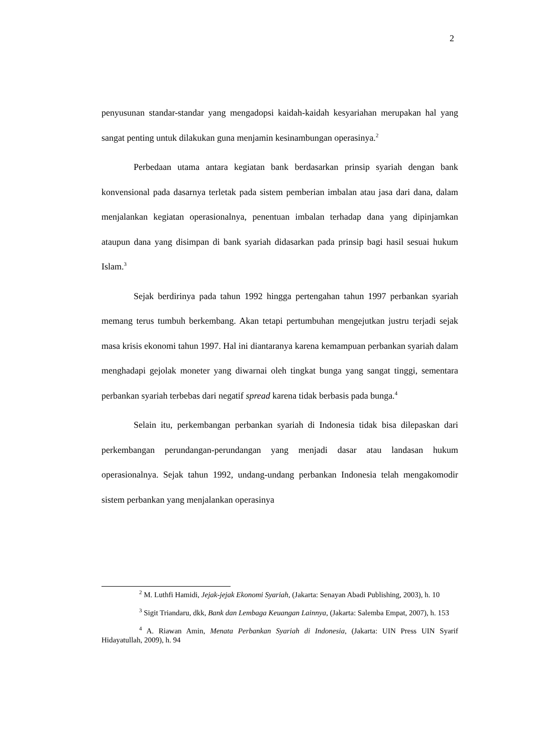2
penyusunan standar-standar yang mengadopsi kaidah-kaidah kesyariahan merupakan hal yang sangat penting untuk dilakukan guna menjamin kesinambungan operasinya.<sup>2</sup>
Perbedaan utama antara kegiatan bank berdasarkan prinsip syariah dengan bank konvensional pada dasarnya terletak pada sistem pemberian imbalan atau jasa dari dana, dalam menjalankan kegiatan operasionalnya, penentuan imbalan terhadap dana yang dipinjamkan ataupun dana yang disimpan di bank syariah didasarkan pada prinsip bagi hasil sesuai hukum Islam.<sup>3</sup>
Sejak berdirinya pada tahun 1992 hingga pertengahan tahun 1997 perbankan syariah memang terus tumbuh berkembang. Akan tetapi pertumbuhan mengejutkan justru terjadi sejak masa krisis ekonomi tahun 1997. Hal ini diantaranya karena kemampuan perbankan syariah dalam menghadapi gejolak moneter yang diwarnai oleh tingkat bunga yang sangat tinggi, sementara perbankan syariah terbebas dari negatif spread karena tidak berbasis pada bunga.<sup>4</sup>
Selain itu, perkembangan perbankan syariah di Indonesia tidak bisa dilepaskan dari perkembangan perundangan-perundangan yang menjadi dasar atau landasan hukum operasionalnya. Sejak tahun 1992, undang-undang perbankan Indonesia telah mengakomodir sistem perbankan yang menjalankan operasinya
<sup>2</sup> M. Luthfi Hamidi, Jejak-jejak Ekonomi Syariah, (Jakarta: Senayan Abadi Publishing, 2003), h. 10
<sup>3</sup> Sigit Triandaru, dkk, Bank dan Lembaga Keuangan Lainnya, (Jakarta: Salemba Empat, 2007), h. 153
<sup>4</sup> A. Riawan Amin, Menata Perbankan Syariah di Indonesia, (Jakarta: UIN Press UIN Syarif Hidayatullah, 2009), h. 94